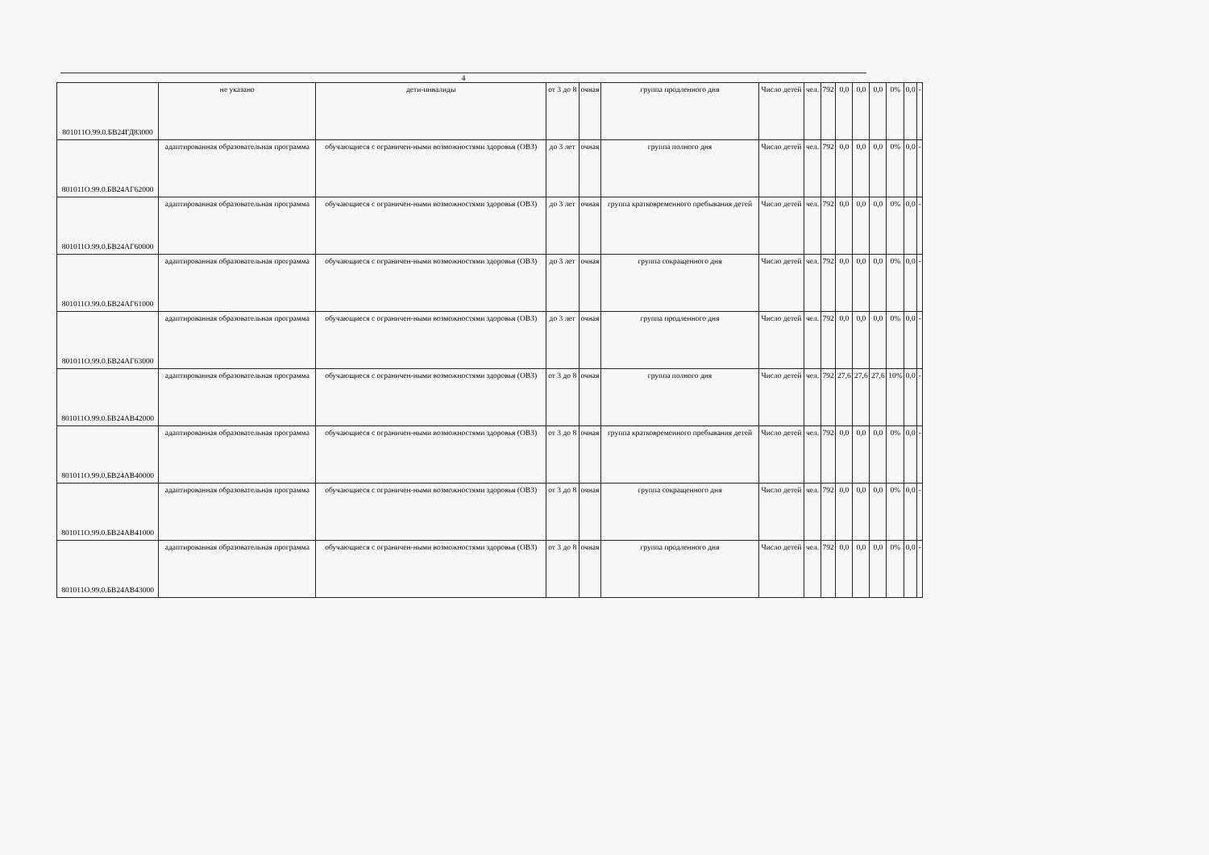4
| 801011О.99.0.БВ24ГД83000 | не указано | дети-инвалиды | от 3 до 8 | очная | группа продленного дня | Число детей | чел. | 792 | 0,0 | 0,0 | 0,0 | 0% | 0,0 | - |
| 801011О.99.0.БВ24АГ62000 | адаптированная образовательная программа | обучающиеся с ограничен-ными возможностями здоровья (ОВЗ) | до 3 лет | очная | группа полного дня | Число детей | чел. | 792 | 0,0 | 0,0 | 0,0 | 0% | 0,0 | - |
| 801011О.99.0.БВ24АГ60000 | адаптированная образовательная программа | обучающиеся с ограничен-ными возможностями здоровья (ОВЗ) | до 3 лет | очная | группа кратковременного пребывания детей | Число детей | чел. | 792 | 0,0 | 0,0 | 0,0 | 0% | 0,0 | - |
| 801011О.99.0.БВ24АГ61000 | адаптированная образовательная программа | обучающиеся с ограничен-ными возможностями здоровья (ОВЗ) | до 3 лет | очная | группа сокращенного дня | Число детей | чел. | 792 | 0,0 | 0,0 | 0,0 | 0% | 0,0 | - |
| 801011О.99.0.БВ24АГ63000 | адаптированная образовательная программа | обучающиеся с ограничен-ными возможностями здоровья (ОВЗ) | до 3 лет | очная | группа продленного дня | Число детей | чел. | 792 | 0,0 | 0,0 | 0,0 | 0% | 0,0 | - |
| 801011О.99.0.БВ24АВ42000 | адаптированная образовательная программа | обучающиеся с ограничен-ными возможностями здоровья (ОВЗ) | от 3 до 8 | очная | группа полного дня | Число детей | чел. | 792 | 27,6 | 27,6 | 27,6 | 10% | 0,0 | - |
| 801011О.99.0.БВ24АВ40000 | адаптированная образовательная программа | обучающиеся с ограничен-ными возможностями здоровья (ОВЗ) | от 3 до 8 | очная | группа кратковременного пребывания детей | Число детей | чел. | 792 | 0,0 | 0,0 | 0,0 | 0% | 0,0 | - |
| 801011О.99.0.БВ24АВ41000 | адаптированная образовательная программа | обучающиеся с ограничен-ными возможностями здоровья (ОВЗ) | от 3 до 8 | очная | группа сокращенного дня | Число детей | чел. | 792 | 0,0 | 0,0 | 0,0 | 0% | 0,0 | - |
| 801011О.99.0.БВ24АВ43000 | адаптированная образовательная программа | обучающиеся с ограничен-ными возможностями здоровья (ОВЗ) | от 3 до 8 | очная | группа продленного дня | Число детей | чел. | 792 | 0,0 | 0,0 | 0,0 | 0% | 0,0 | - |